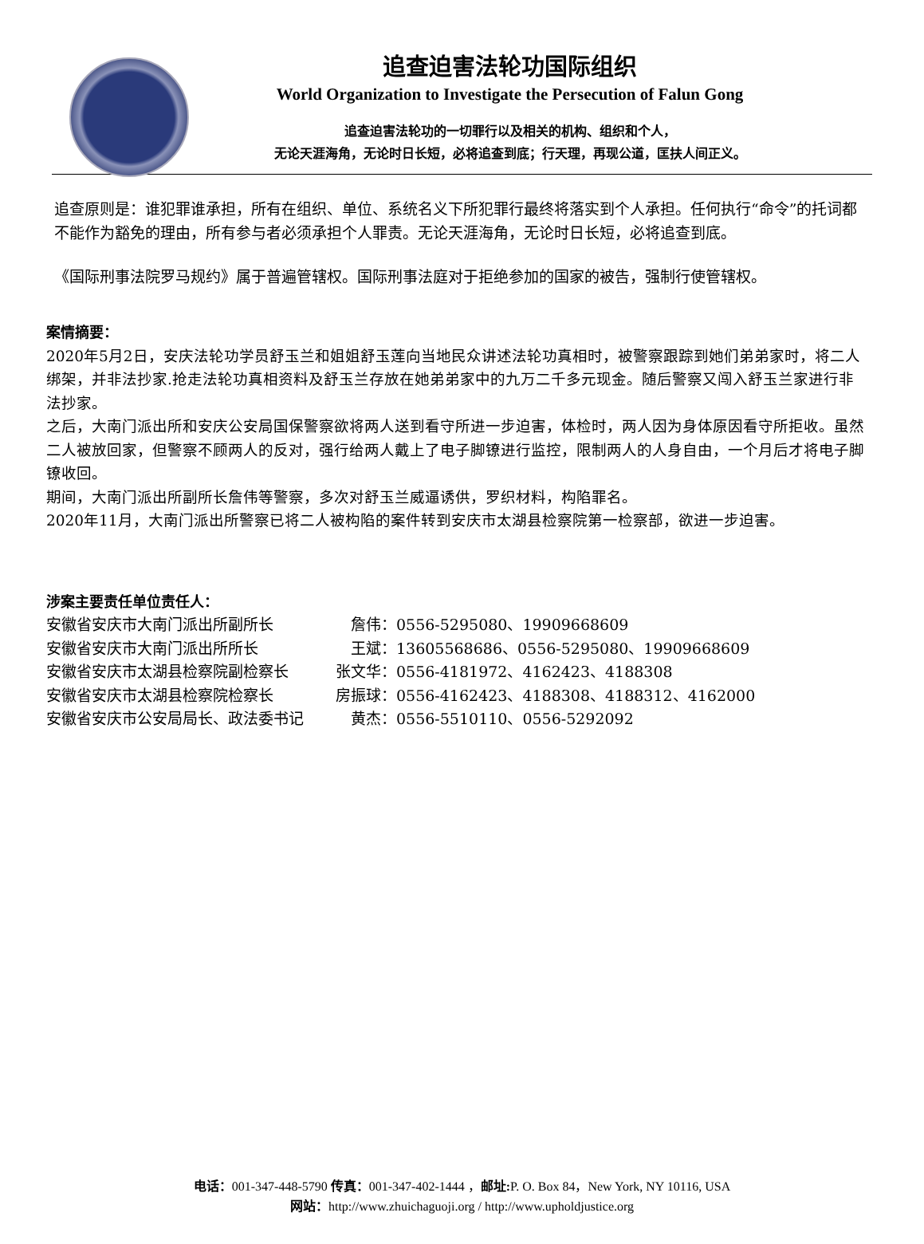追查迫害法轮功国际组织
World Organization to Investigate the Persecution of Falun Gong
追查迫害法轮功的一切罪行以及相关的机构、组织和个人，
无论天涯海角，无论时日长短，必将追查到底；行天理，再现公道，匡扶人间正义。
追查原则是：谁犯罪谁承担，所有在组织、单位、系统名义下所犯罪行最终将落实到个人承担。任何执行“命令”的托词都不能作为豁免的理由，所有参与者必须承担个人罪责。无论天涯海角，无论时日长短，必将追查到底。
《国际刑事法院罗马规约》属于普遍管辖权。国际刑事法庭对于拒绝参加的国家的被告，强制行使管辖权。
案情摘要：
2020年5月2日，安庆法轮功学员舒玉兰和姐姐舒玉莲向当地民众讲述法轮功真相时，被警察跟踪到她们弟弟家时，将二人绑架，并非法抄家.抢走法轮功真相资料及舒玉兰存放在她弟弟家中的九万二千多元现金。随后警察又闯入舒玉兰家进行非法抄家。
之后，大南门派出所和安庆公安局国保警察欲将两人送到看守所进一步迫害，体检时，两人因为身体原因看守所拒收。虽然二人被放回家，但警察不顾两人的反对，强行给两人戴上了电子脚镣进行监控，限制两人的人身自由，一个月后才将电子脚镣收回。
期间，大南门派出所副所长詹伟等警察，多次对舒玉兰威逼诱供，罗织材料，构陷罪名。
2020年11月，大南门派出所警察已将二人被构陷的案件转到安庆市太湖县检察院第一检察部，欲进一步迫害。
涉案主要责任单位责任人：
| 安徽省安庆市大南门派出所副所长 | 詹伟： | 0556-5295080、19909668609 |
| 安徽省安庆市大南门派出所所长 | 王斌： | 13605568686、0556-5295080、19909668609 |
| 安徽省安庆市太湖县检察院副检察长 | 张文华： | 0556-4181972、4162423、4188308 |
| 安徽省安庆市太湖县检察院检察长 | 房振球： | 0556-4162423、4188308、4188312、4162000 |
| 安徽省安庆市公安局局长、政法委书记 | 黄杰： | 0556-5510110、0556-5292092 |
电话：001-347-448-5790 传真：001-347-402-1444 ，邮址: P. O. Box 84，New York, NY 10116, USA
网站：http://www.zhuichaguoji.org / http://www.upholdjustice.org